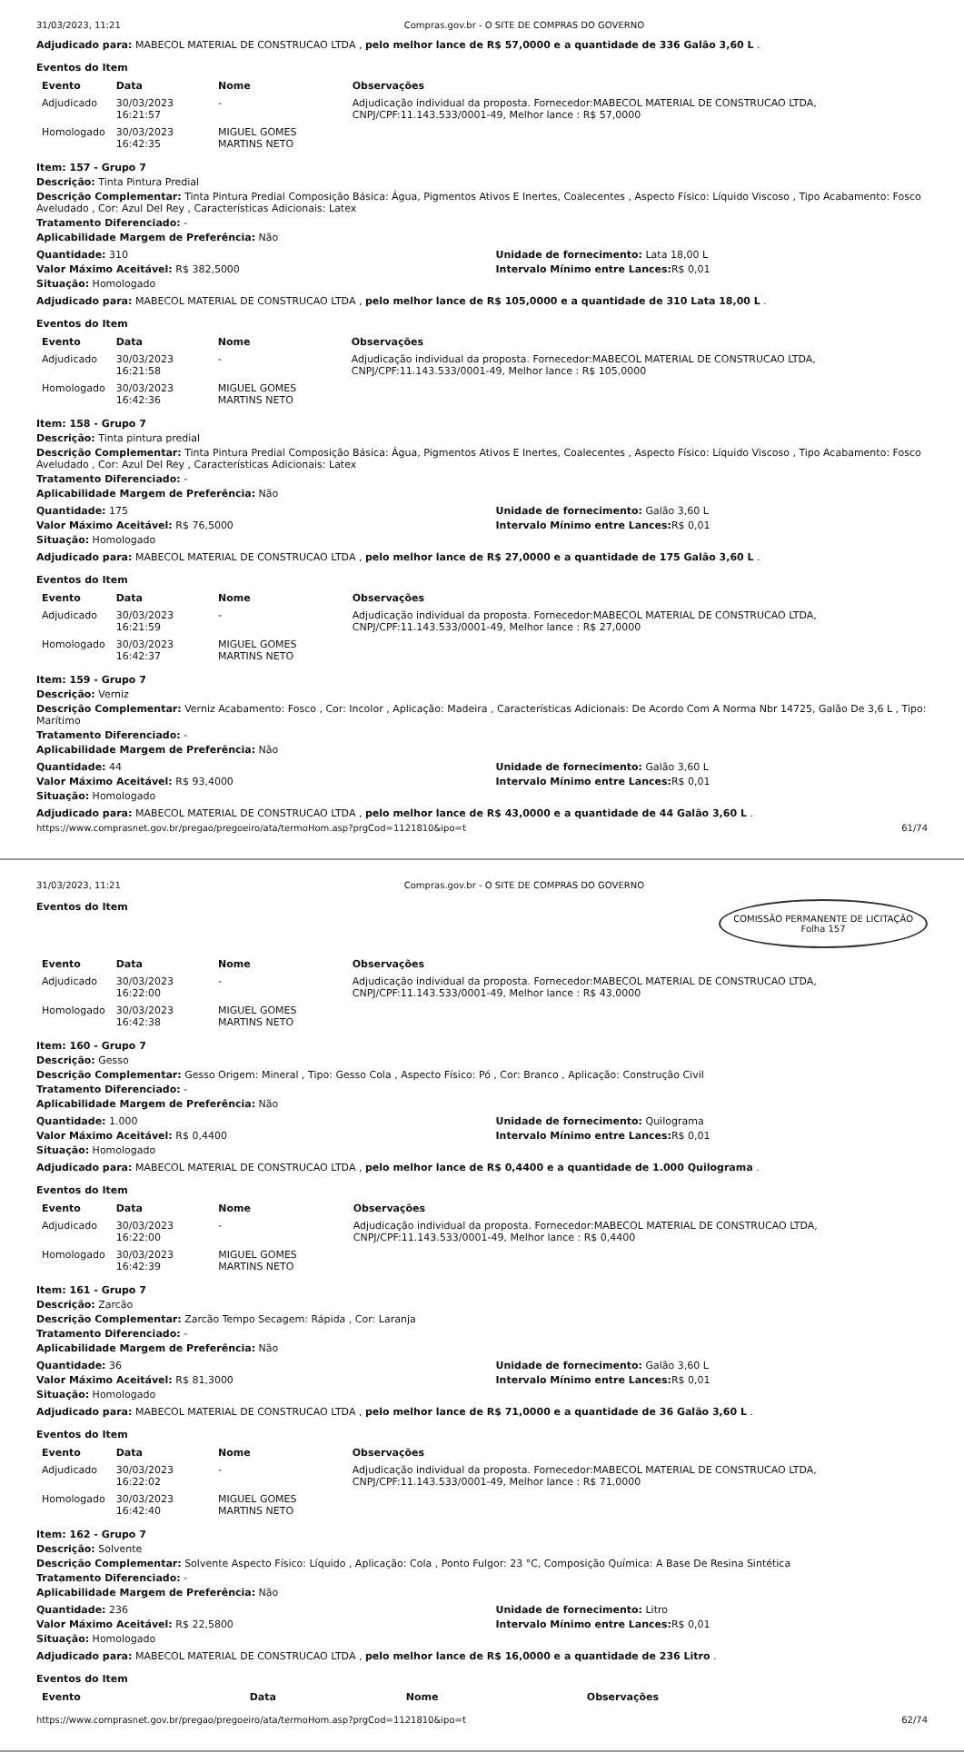31/03/2023, 11:21 Compras.gov.br - O SITE DE COMPRAS DO GOVERNO
Adjudicado para: MABECOL MATERIAL DE CONSTRUCAO LTDA , pelo melhor lance de R$ 57,0000 e a quantidade de 336 Galão 3,60 L .
Eventos do Item
| Evento | Data | Nome | Observações |
| --- | --- | --- | --- |
| Adjudicado | 30/03/2023 16:21:57 | - | Adjudicação individual da proposta. Fornecedor:MABECOL MATERIAL DE CONSTRUCAO LTDA, CNPJ/CPF:11.143.533/0001-49, Melhor lance : R$ 57,0000 |
| Homologado | 30/03/2023 16:42:35 | MIGUEL GOMES MARTINS NETO | |
Item: 157 - Grupo 7
Descrição: Tinta Pintura Predial
Descrição Complementar: Tinta Pintura Predial Composição Básica: Água, Pigmentos Ativos E Inertes, Coalecentes , Aspecto Físico: Líquido Viscoso , Tipo Acabamento: Fosco Aveludado , Cor: Azul Del Rey , Características Adicionais: Latex
Tratamento Diferenciado: -
Aplicabilidade Margem de Preferência: Não
Quantidade: 310
Valor Máximo Aceitável: R$ 382,5000
Situação: Homologado
Unidade de fornecimento: Lata 18,00 L
Intervalo Mínimo entre Lances: R$ 0,01
Adjudicado para: MABECOL MATERIAL DE CONSTRUCAO LTDA , pelo melhor lance de R$ 105,0000 e a quantidade de 310 Lata 18,00 L .
Eventos do Item
| Evento | Data | Nome | Observações |
| --- | --- | --- | --- |
| Adjudicado | 30/03/2023 16:21:58 | - | Adjudicação individual da proposta. Fornecedor:MABECOL MATERIAL DE CONSTRUCAO LTDA, CNPJ/CPF:11.143.533/0001-49, Melhor lance : R$ 105,0000 |
| Homologado | 30/03/2023 16:42:36 | MIGUEL GOMES MARTINS NETO | |
Item: 158 - Grupo 7
Descrição: Tinta pintura predial
Descrição Complementar: Tinta Pintura Predial Composição Básica: Água, Pigmentos Ativos E Inertes, Coalecentes , Aspecto Físico: Líquido Viscoso , Tipo Acabamento: Fosco Aveludado , Cor: Azul Del Rey , Características Adicionais: Latex
Tratamento Diferenciado: -
Aplicabilidade Margem de Preferência: Não
Quantidade: 175
Valor Máximo Aceitável: R$ 76,5000
Situação: Homologado
Unidade de fornecimento: Galão 3,60 L
Intervalo Mínimo entre Lances: R$ 0,01
Adjudicado para: MABECOL MATERIAL DE CONSTRUCAO LTDA , pelo melhor lance de R$ 27,0000 e a quantidade de 175 Galão 3,60 L .
Eventos do Item
| Evento | Data | Nome | Observações |
| --- | --- | --- | --- |
| Adjudicado | 30/03/2023 16:21:59 | - | Adjudicação individual da proposta. Fornecedor:MABECOL MATERIAL DE CONSTRUCAO LTDA, CNPJ/CPF:11.143.533/0001-49, Melhor lance : R$ 27,0000 |
| Homologado | 30/03/2023 16:42:37 | MIGUEL GOMES MARTINS NETO | |
Item: 159 - Grupo 7
Descrição: Verniz
Descrição Complementar: Verniz Acabamento: Fosco , Cor: Incolor , Aplicação: Madeira , Características Adicionais: De Acordo Com A Norma Nbr 14725, Galão De 3,6 L , Tipo: Marítimo
Tratamento Diferenciado: -
Aplicabilidade Margem de Preferência: Não
Quantidade: 44
Valor Máximo Aceitável: R$ 93,4000
Situação: Homologado
Unidade de fornecimento: Galão 3,60 L
Intervalo Mínimo entre Lances: R$ 0,01
Adjudicado para: MABECOL MATERIAL DE CONSTRUCAO LTDA , pelo melhor lance de R$ 43,0000 e a quantidade de 44 Galão 3,60 L .
https://www.comprasnet.gov.br/pregao/pregoeiro/ata/termoHom.asp?prgCod=1121810&ipo=t 61/74
31/03/2023, 11:21 Compras.gov.br - O SITE DE COMPRAS DO GOVERNO
COMISSÃO PERMANENTE DE LICITAÇÃO
Folha 157
Eventos do Item
| Evento | Data | Nome | Observações |
| --- | --- | --- | --- |
| Adjudicado | 30/03/2023 16:22:00 | - | Adjudicação individual da proposta. Fornecedor:MABECOL MATERIAL DE CONSTRUCAO LTDA, CNPJ/CPF:11.143.533/0001-49, Melhor lance : R$ 43,0000 |
| Homologado | 30/03/2023 16:42:38 | MIGUEL GOMES MARTINS NETO | |
Item: 160 - Grupo 7
Descrição: Gesso
Descrição Complementar: Gesso Origem: Mineral , Tipo: Gesso Cola , Aspecto Físico: Pó , Cor: Branco , Aplicação: Construção Civil
Tratamento Diferenciado: -
Aplicabilidade Margem de Preferência: Não
Quantidade: 1.000
Valor Máximo Aceitável: R$ 0,4400
Situação: Homologado
Unidade de fornecimento: Quilograma
Intervalo Mínimo entre Lances: R$ 0,01
Adjudicado para: MABECOL MATERIAL DE CONSTRUCAO LTDA , pelo melhor lance de R$ 0,4400 e a quantidade de 1.000 Quilograma .
Eventos do Item
| Evento | Data | Nome | Observações |
| --- | --- | --- | --- |
| Adjudicado | 30/03/2023 16:22:00 | - | Adjudicação individual da proposta. Fornecedor:MABECOL MATERIAL DE CONSTRUCAO LTDA, CNPJ/CPF:11.143.533/0001-49, Melhor lance : R$ 0,4400 |
| Homologado | 30/03/2023 16:42:39 | MIGUEL GOMES MARTINS NETO | |
Item: 161 - Grupo 7
Descrição: Zarcão
Descrição Complementar: Zarcão Tempo Secagem: Rápida , Cor: Laranja
Tratamento Diferenciado: -
Aplicabilidade Margem de Preferência: Não
Quantidade: 36
Valor Máximo Aceitável: R$ 81,3000
Situação: Homologado
Unidade de fornecimento: Galão 3,60 L
Intervalo Mínimo entre Lances: R$ 0,01
Adjudicado para: MABECOL MATERIAL DE CONSTRUCAO LTDA , pelo melhor lance de R$ 71,0000 e a quantidade de 36 Galão 3,60 L .
Eventos do Item
| Evento | Data | Nome | Observações |
| --- | --- | --- | --- |
| Adjudicado | 30/03/2023 16:22:02 | - | Adjudicação individual da proposta. Fornecedor:MABECOL MATERIAL DE CONSTRUCAO LTDA, CNPJ/CPF:11.143.533/0001-49, Melhor lance : R$ 71,0000 |
| Homologado | 30/03/2023 16:42:40 | MIGUEL GOMES MARTINS NETO | |
Item: 162 - Grupo 7
Descrição: Solvente
Descrição Complementar: Solvente Aspecto Físico: Líquido , Aplicação: Cola , Ponto Fulgor: 23 °C, Composição Química: A Base De Resina Sintética
Tratamento Diferenciado: -
Aplicabilidade Margem de Preferência: Não
Quantidade: 236
Valor Máximo Aceitável: R$ 22,5800
Situação: Homologado
Unidade de fornecimento: Litro
Intervalo Mínimo entre Lances: R$ 0,01
Adjudicado para: MABECOL MATERIAL DE CONSTRUCAO LTDA , pelo melhor lance de R$ 16,0000 e a quantidade de 236 Litro .
Eventos do Item
| Evento | Data | Nome | Observações |
| --- | --- | --- | --- |
https://www.comprasnet.gov.br/pregao/pregoeiro/ata/termoHom.asp?prgCod=1121810&ipo=t 62/74